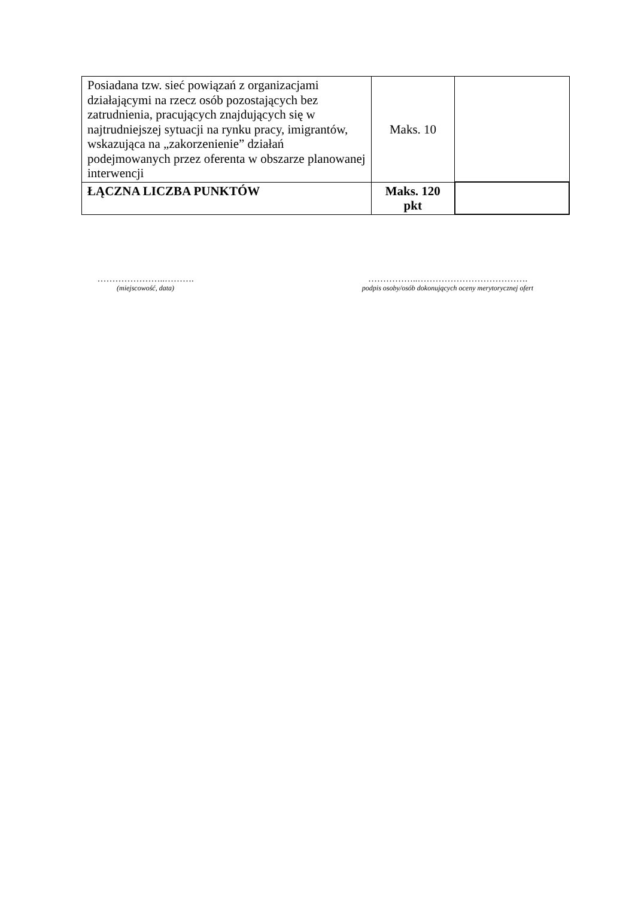| Posiadana tzw. sieć powiązań z organizacjami działającymi na rzecz osób pozostających bez zatrudnienia, pracujących znajdujących się w najtrudniejszej sytuacji na rynku pracy, imigrantów, wskazująca na „zakorzenienie” działań podejmowanych przez oferenta w obszarze planowanej interwencji | Maks. 10 | |
| ŁĄCZNA LICZBA PUNKTÓW | Maks. 120 pkt | |
…………………..……….
(miejscowość, data)
……………..……………………………….
podpis osoby/osób dokonujących oceny merytorycznej ofert